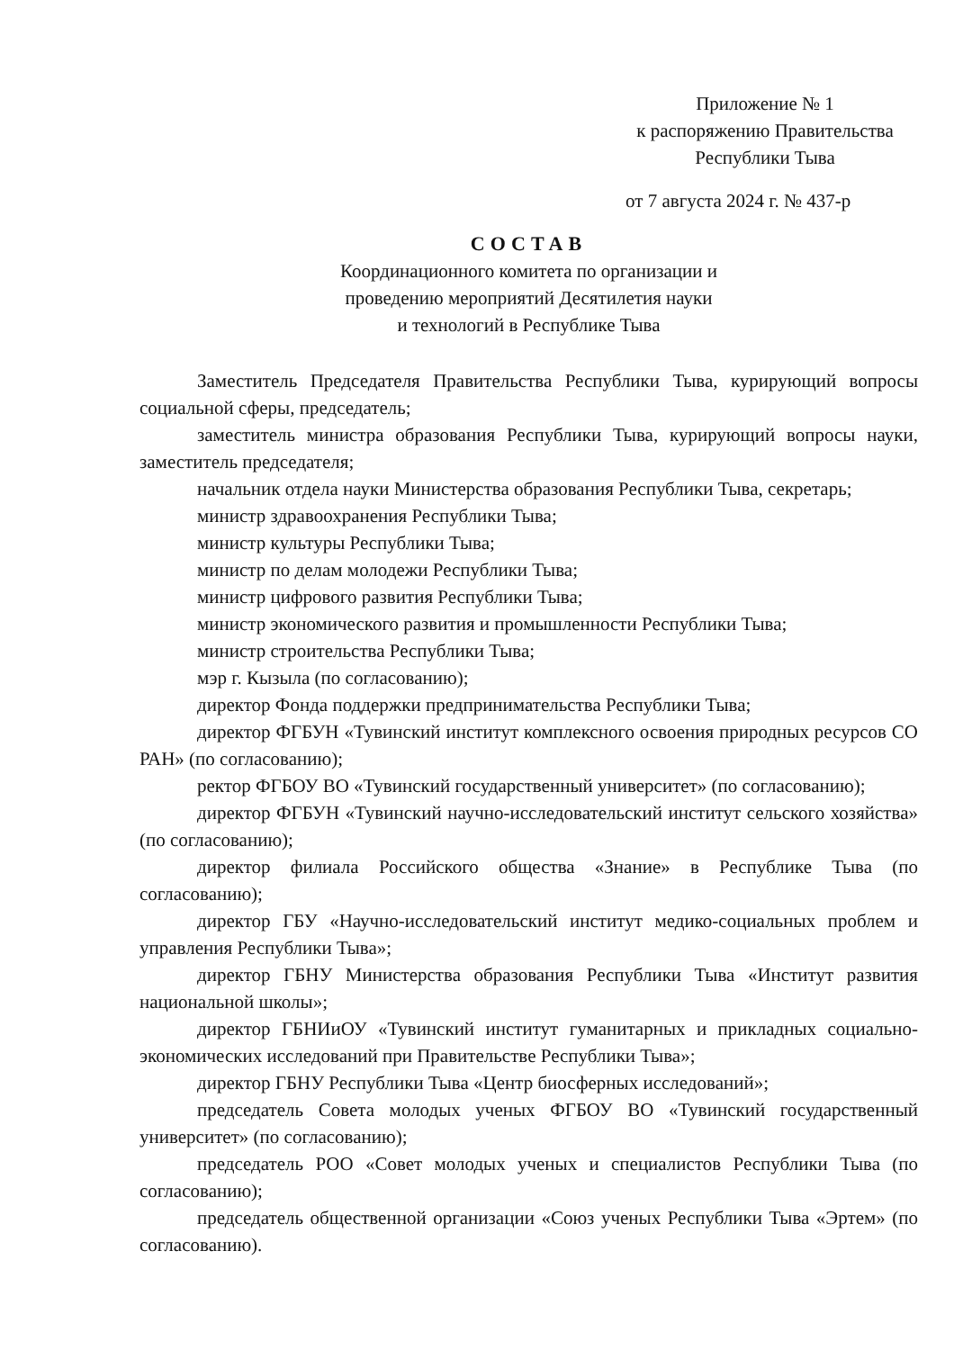Приложение № 1
к распоряжению Правительства
Республики Тыва
от 7 августа 2024 г. № 437-р
СОСТАВ
Координационного комитета по организации и
проведению мероприятий Десятилетия науки
и технологий в Республике Тыва
Заместитель Председателя Правительства Республики Тыва, курирующий вопросы социальной сферы, председатель;
заместитель министра образования Республики Тыва, курирующий вопросы науки, заместитель председателя;
начальник отдела науки Министерства образования Республики Тыва, секретарь;
министр здравоохранения Республики Тыва;
министр культуры Республики Тыва;
министр по делам молодежи Республики Тыва;
министр цифрового развития Республики Тыва;
министр экономического развития и промышленности Республики Тыва;
министр строительства Республики Тыва;
мэр г. Кызыла (по согласованию);
директор Фонда поддержки предпринимательства Республики Тыва;
директор ФГБУН «Тувинский институт комплексного освоения природных ресурсов СО РАН» (по согласованию);
ректор ФГБОУ ВО «Тувинский государственный университет» (по согласованию);
директор ФГБУН «Тувинский научно-исследовательский институт сельского хозяйства» (по согласованию);
директор филиала Российского общества «Знание» в Республике Тыва (по согласованию);
директор ГБУ «Научно-исследовательский институт медико-социальных проблем и управления Республики Тыва»;
директор ГБНУ Министерства образования Республики Тыва «Институт развития национальной школы»;
директор ГБНИиОУ «Тувинский институт гуманитарных и прикладных социально-экономических исследований при Правительстве Республики Тыва»;
директор ГБНУ Республики Тыва «Центр биосферных исследований»;
председатель Совета молодых ученых ФГБОУ ВО «Тувинский государственный университет» (по согласованию);
председатель РОО «Совет молодых ученых и специалистов Республики Тыва (по согласованию);
председатель общественной организации «Союз ученых Республики Тыва «Эртем» (по согласованию).